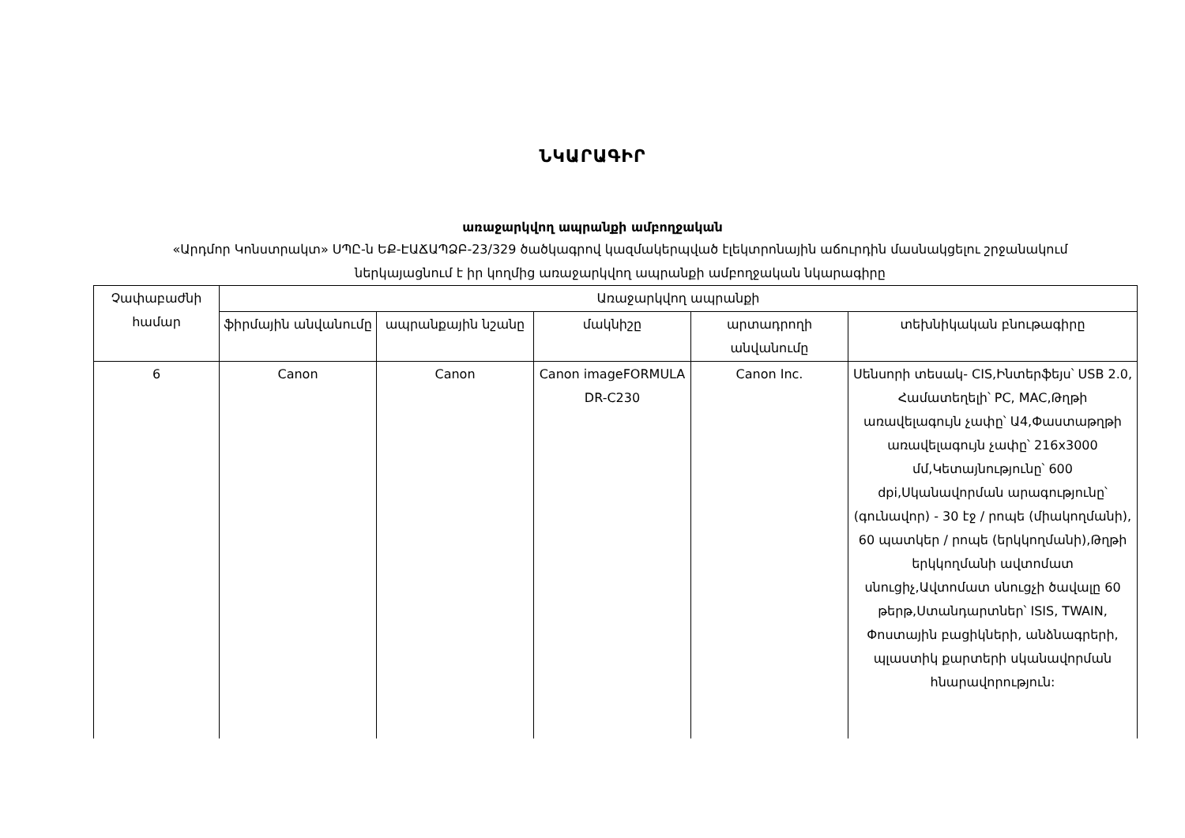ՆԿԱՐԱԳԻՐ
առաջարկվող ապրանքի ամբողջական
«Արդմոր Կոնստրակտ» ՍՊԸ-ն ԵՔ-ԷԱՃԱՊՁԲ-23/329 ծածկագրով կազմակերպված էլեկտրոնային աճուրդին մասնակցելու շրջանակում ներկայացնում է իր կողմից առաջարկվող ապրանքի ամբողջական նկարագիրը
| Չափաբաժնի համար | Առաջարկվող ապրանքի | | | | |
| --- | --- | --- | --- | --- | --- |
| | ֆիրմային անվանումը | ապրանքային նշանը | մակնիշը | արտադրողի անվանումը | տեխնիկական բնութագիրը |
| 6 | Canon | Canon | Canon imageFORMULA DR-C230 | Canon Inc. | Սենսորի տեսակ- CIS,Ինտերֆեյս՝ USB 2.0, Համատեղելի՝ PC, MAC,Թղթի առավելագույն չափը՝ Ա4,Փաստաթղթի առավելագույն չափը՝ 216x3000 մմ,Կետայնությունը՝ 600 dpi,Սկանավորման արագությունը՝ (գունավոր) - 30 էջ / րոպե (միակողմանի), 60 պատկեր / րոպե (երկկողմանի),Թղթի երկկողմանի ավտոմատ սնուցիչ,Ավտոմատ սնուցչի ծավալը 60 թերթ,Ստանդարտներ՝ ISIS, TWAIN, Փոստային բացիկների, անձնագրերի, պլաստիկ քարտերի սկանավորման հնարավորություն: |